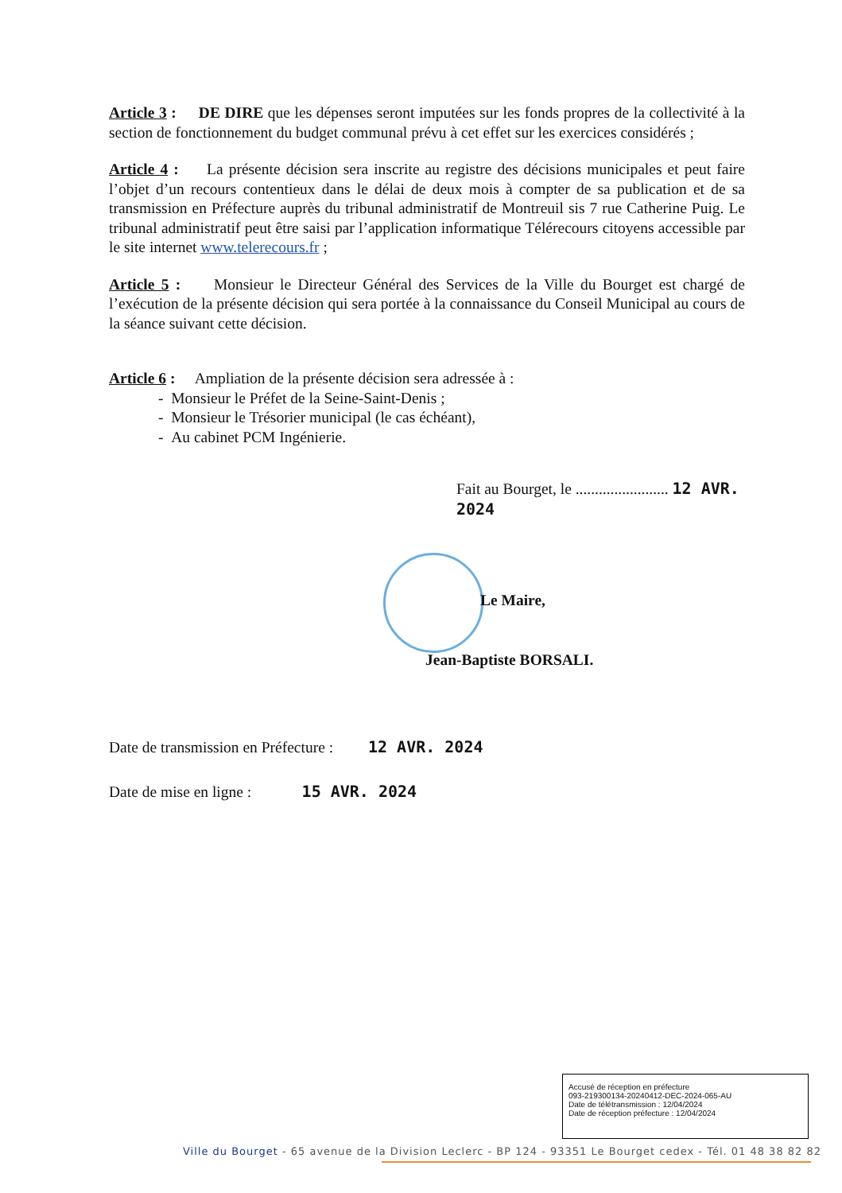Article 3 : DE DIRE que les dépenses seront imputées sur les fonds propres de la collectivité à la section de fonctionnement du budget communal prévu à cet effet sur les exercices considérés ;
Article 4 : La présente décision sera inscrite au registre des décisions municipales et peut faire l’objet d’un recours contentieux dans le délai de deux mois à compter de sa publication et de sa transmission en Préfecture auprès du tribunal administratif de Montreuil sis 7 rue Catherine Puig. Le tribunal administratif peut être saisi par l’application informatique Télérecours citoyens accessible par le site internet www.telerecours.fr ;
Article 5 : Monsieur le Directeur Général des Services de la Ville du Bourget est chargé de l’exécution de la présente décision qui sera portée à la connaissance du Conseil Municipal au cours de la séance suivant cette décision.
Article 6 : Ampliation de la présente décision sera adressée à :
- Monsieur le Préfet de la Seine-Saint-Denis ;
- Monsieur le Trésorier municipal (le cas échéant),
- Au cabinet PCM Ingénierie.
Fait au Bourget, le ........................ 12 AVR. 2024
Le Maire,
Jean-Baptiste BORSALI.
Date de transmission en Préfecture : 12 AVR. 2024
Date de mise en ligne : 15 AVR. 2024
Accusé de réception en préfecture
093-219300134-20240412-DEC-2024-065-AU
Date de télétransmission : 12/04/2024
Date de réception préfecture : 12/04/2024
Ville du Bourget - 65 avenue de la Division Leclerc - BP 124 - 93351 Le Bourget cedex - Tél. 01 48 38 82 82